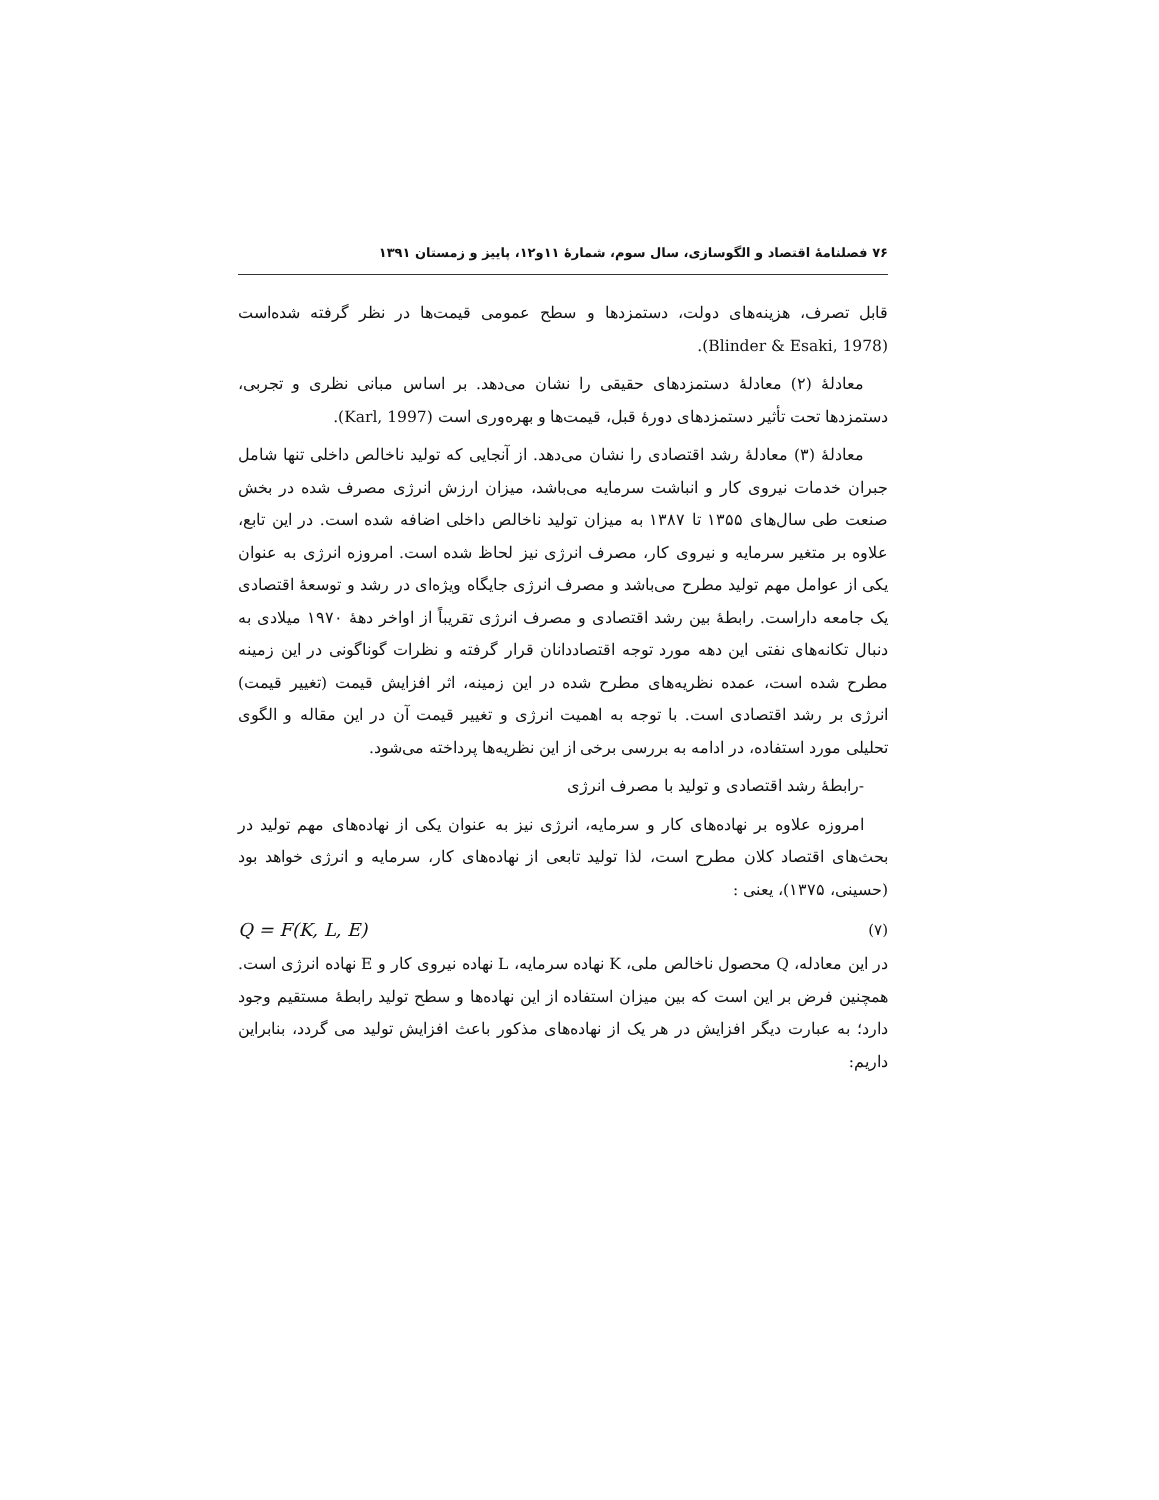۷۶ فصلنامهٔ اقتصاد و الگوسازی، سال سوم، شمارهٔ ۱۱و۱۲، پاییز و زمستان ۱۳۹۱
قابل تصرف، هزینه‌های دولت، دستمزدها و سطح عمومی قیمت‌ها در نظر گرفته شده‌است (Blinder & Esaki, 1978).
معادلهٔ (۲) معادلهٔ دستمزدهای حقیقی را نشان می‌دهد. بر اساس مبانی نظری و تجربی، دستمزدها تحت تأثیر دستمزدهای دورهٔ قبل، قیمت‌ها و بهره‌وری است (Karl, 1997).
معادلهٔ (۳) معادلهٔ رشد اقتصادی را نشان می‌دهد. از آنجایی که تولید ناخالص داخلی تنها شامل جبران خدمات نیروی کار و انباشت سرمایه می‌باشد، میزان ارزش انرژی مصرف شده در بخش صنعت طی سال‌های ۱۳۵۵ تا ۱۳۸۷ به میزان تولید ناخالص داخلی اضافه شده است. در این تابع، علاوه بر متغیر سرمایه و نیروی کار، مصرف انرژی نیز لحاظ شده است. امروزه انرژی به عنوان یکی از عوامل مهم تولید مطرح می‌باشد و مصرف انرژی جایگاه ویژه‌ای در رشد و توسعهٔ اقتصادی یک جامعه داراست. رابطهٔ بین رشد اقتصادی و مصرف انرژی تقریباً از اواخر دههٔ ۱۹۷۰ میلادی به دنبال تکانه‌های نفتی این دهه مورد توجه اقتصاددانان قرار گرفته و نظرات گوناگونی در این زمینه مطرح شده است، عمده نظریه‌های مطرح شده در این زمینه، اثر افزایش قیمت (تغییر قیمت) انرژی بر رشد اقتصادی است. با توجه به اهمیت انرژی و تغییر قیمت آن در این مقاله و الگوی تحلیلی مورد استفاده، در ادامه به بررسی برخی از این نظریه‌ها پرداخته می‌شود.
-رابطهٔ رشد اقتصادی و تولید با مصرف انرژی
امروزه علاوه بر نهاده‌های کار و سرمایه، انرژی نیز به عنوان یکی از نهاده‌های مهم تولید در بحث‌های اقتصاد کلان مطرح است، لذا تولید تابعی از نهاده‌های کار، سرمایه و انرژی خواهد بود (حسینی، ۱۳۷۵)، یعنی :
Q = F(K, L, E) (۷)
در این معادله، Q محصول ناخالص ملی، K نهاده سرمایه، L نهاده نیروی کار و E نهاده انرژی است. همچنین فرض بر این است که بین میزان استفاده از این نهاده‌ها و سطح تولید رابطهٔ مستقیم وجود دارد؛ به عبارت دیگر افزایش در هر یک از نهاده‌های مذکور باعث افزایش تولید می گردد، بنابراین داریم: